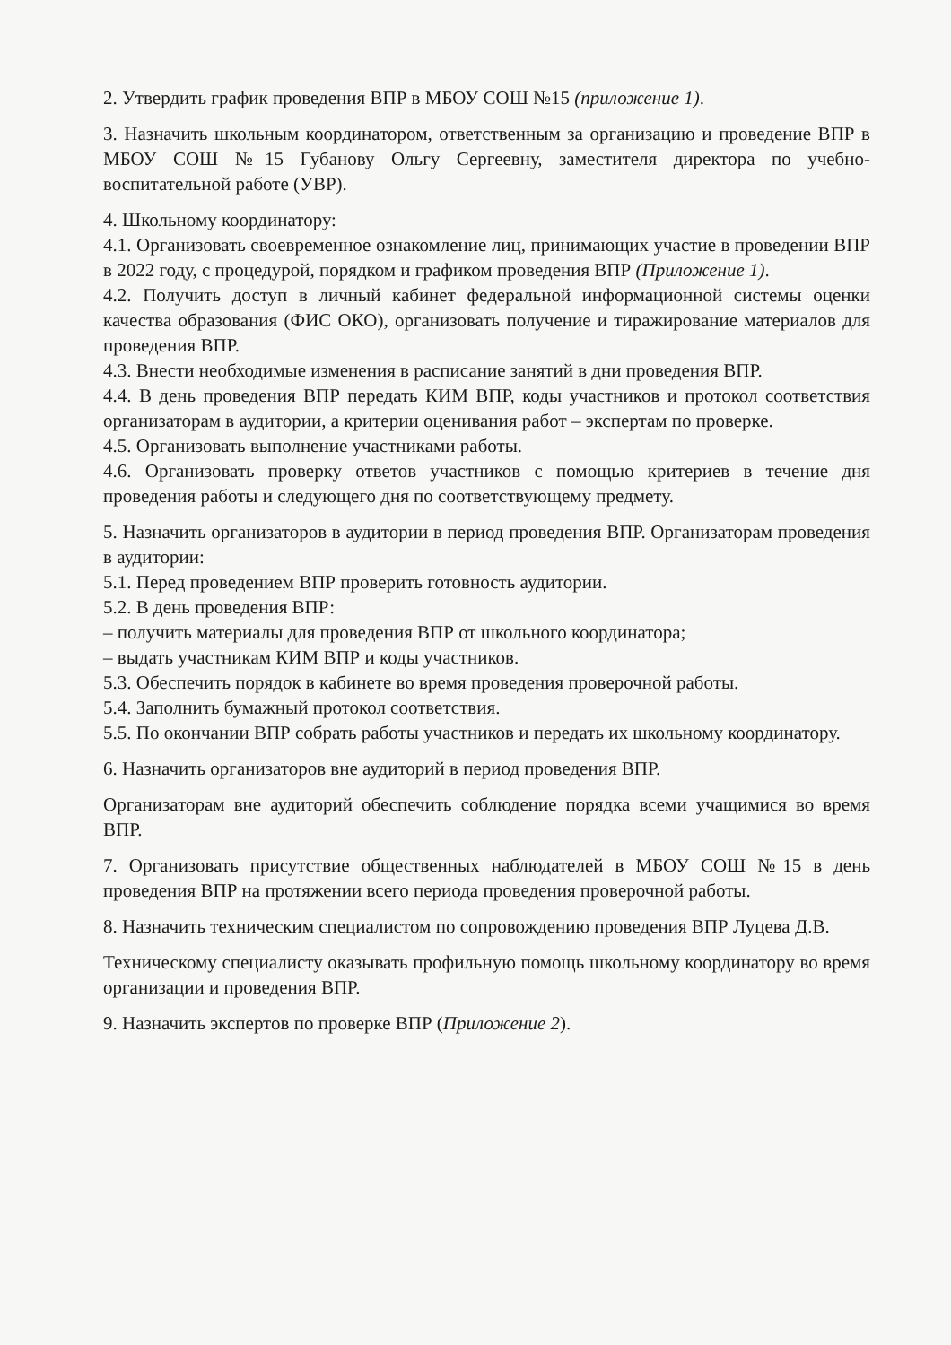2. Утвердить график проведения ВПР в МБОУ СОШ №15 (приложение 1).
3. Назначить школьным координатором, ответственным за организацию и проведение ВПР в МБОУ СОШ №15 Губанову Ольгу Сергеевну, заместителя директора по учебно-воспитательной работе (УВР).
4. Школьному координатору:
4.1. Организовать своевременное ознакомление лиц, принимающих участие в проведении ВПР в 2022 году, с процедурой, порядком и графиком проведения ВПР (Приложение 1).
4.2. Получить доступ в личный кабинет федеральной информационной системы оценки качества образования (ФИС ОКО), организовать получение и тиражирование материалов для проведения ВПР.
4.3. Внести необходимые изменения в расписание занятий в дни проведения ВПР.
4.4. В день проведения ВПР передать КИМ ВПР, коды участников и протокол соответствия организаторам в аудитории, а критерии оценивания работ – экспертам по проверке.
4.5. Организовать выполнение участниками работы.
4.6. Организовать проверку ответов участников с помощью критериев в течение дня проведения работы и следующего дня по соответствующему предмету.
5. Назначить организаторов в аудитории в период проведения ВПР. Организаторам проведения в аудитории:
5.1. Перед проведением ВПР проверить готовность аудитории.
5.2. В день проведения ВПР:
– получить материалы для проведения ВПР от школьного координатора;
– выдать участникам КИМ ВПР и коды участников.
5.3. Обеспечить порядок в кабинете во время проведения проверочной работы.
5.4. Заполнить бумажный протокол соответствия.
5.5. По окончании ВПР собрать работы участников и передать их школьному координатору.
6. Назначить организаторов вне аудиторий в период проведения ВПР.
Организаторам вне аудиторий обеспечить соблюдение порядка всеми учащимися во время ВПР.
7. Организовать присутствие общественных наблюдателей в МБОУ СОШ №15 в день проведения ВПР на протяжении всего периода проведения проверочной работы.
8. Назначить техническим специалистом по сопровождению проведения ВПР Луцева Д.В.
Техническому специалисту оказывать профильную помощь школьному координатору во время организации и проведения ВПР.
9. Назначить экспертов по проверке ВПР (Приложение 2).